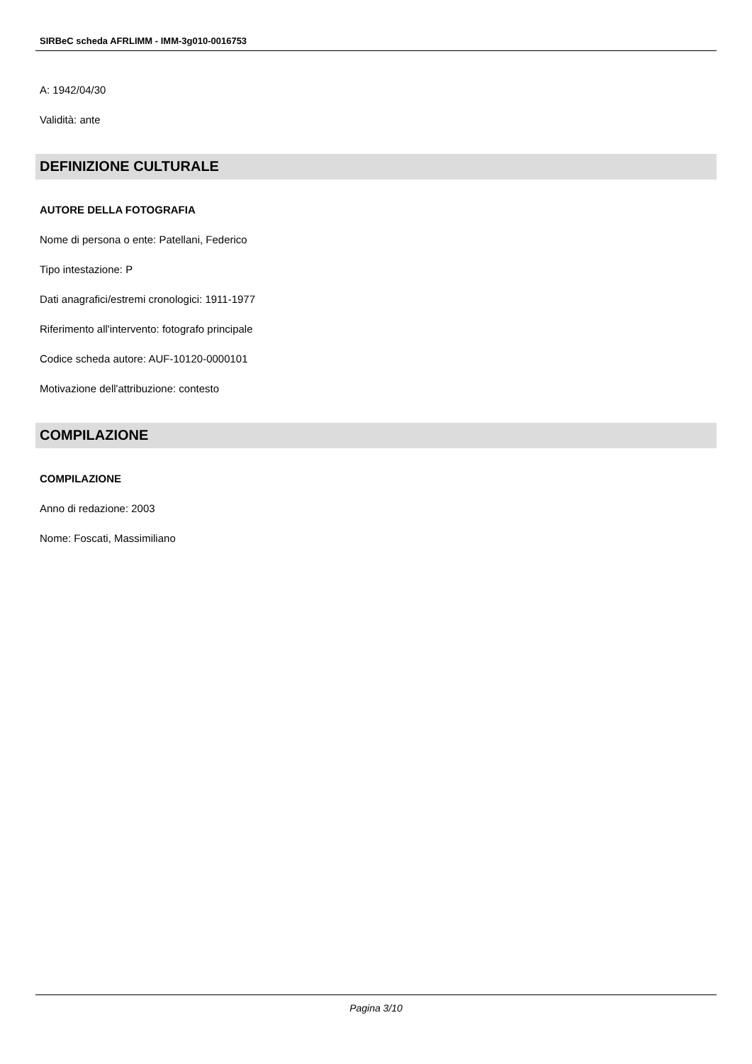SIRBeC scheda AFRLIMM - IMM-3g010-0016753
A: 1942/04/30
Validità: ante
DEFINIZIONE CULTURALE
AUTORE DELLA FOTOGRAFIA
Nome di persona o ente: Patellani, Federico
Tipo intestazione: P
Dati anagrafici/estremi cronologici: 1911-1977
Riferimento all'intervento: fotografo principale
Codice scheda autore: AUF-10120-0000101
Motivazione dell'attribuzione: contesto
COMPILAZIONE
COMPILAZIONE
Anno di redazione: 2003
Nome: Foscati, Massimiliano
Pagina 3/10